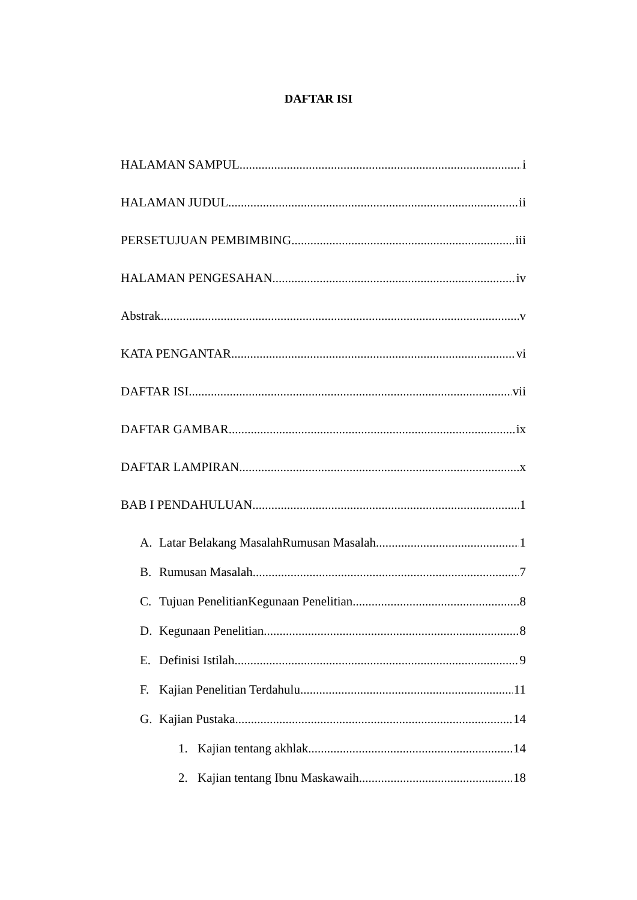DAFTAR ISI
HALAMAN SAMPUL i
HALAMAN JUDUL ii
PERSETUJUAN PEMBIMBING iii
HALAMAN PENGESAHAN iv
Abstrak v
KATA PENGANTAR vi
DAFTAR ISI vii
DAFTAR GAMBAR ix
DAFTAR LAMPIRAN x
BAB I PENDAHULUAN 1
A. Latar Belakang MasalahRumusan Masalah 1
B. Rumusan Masalah 7
C. Tujuan PenelitianKegunaan Penelitian 8
D. Kegunaan Penelitian 8
E. Definisi Istilah 9
F. Kajian Penelitian Terdahulu 11
G. Kajian Pustaka 14
1. Kajian tentang akhlak 14
2. Kajian tentang Ibnu Maskawaih 18